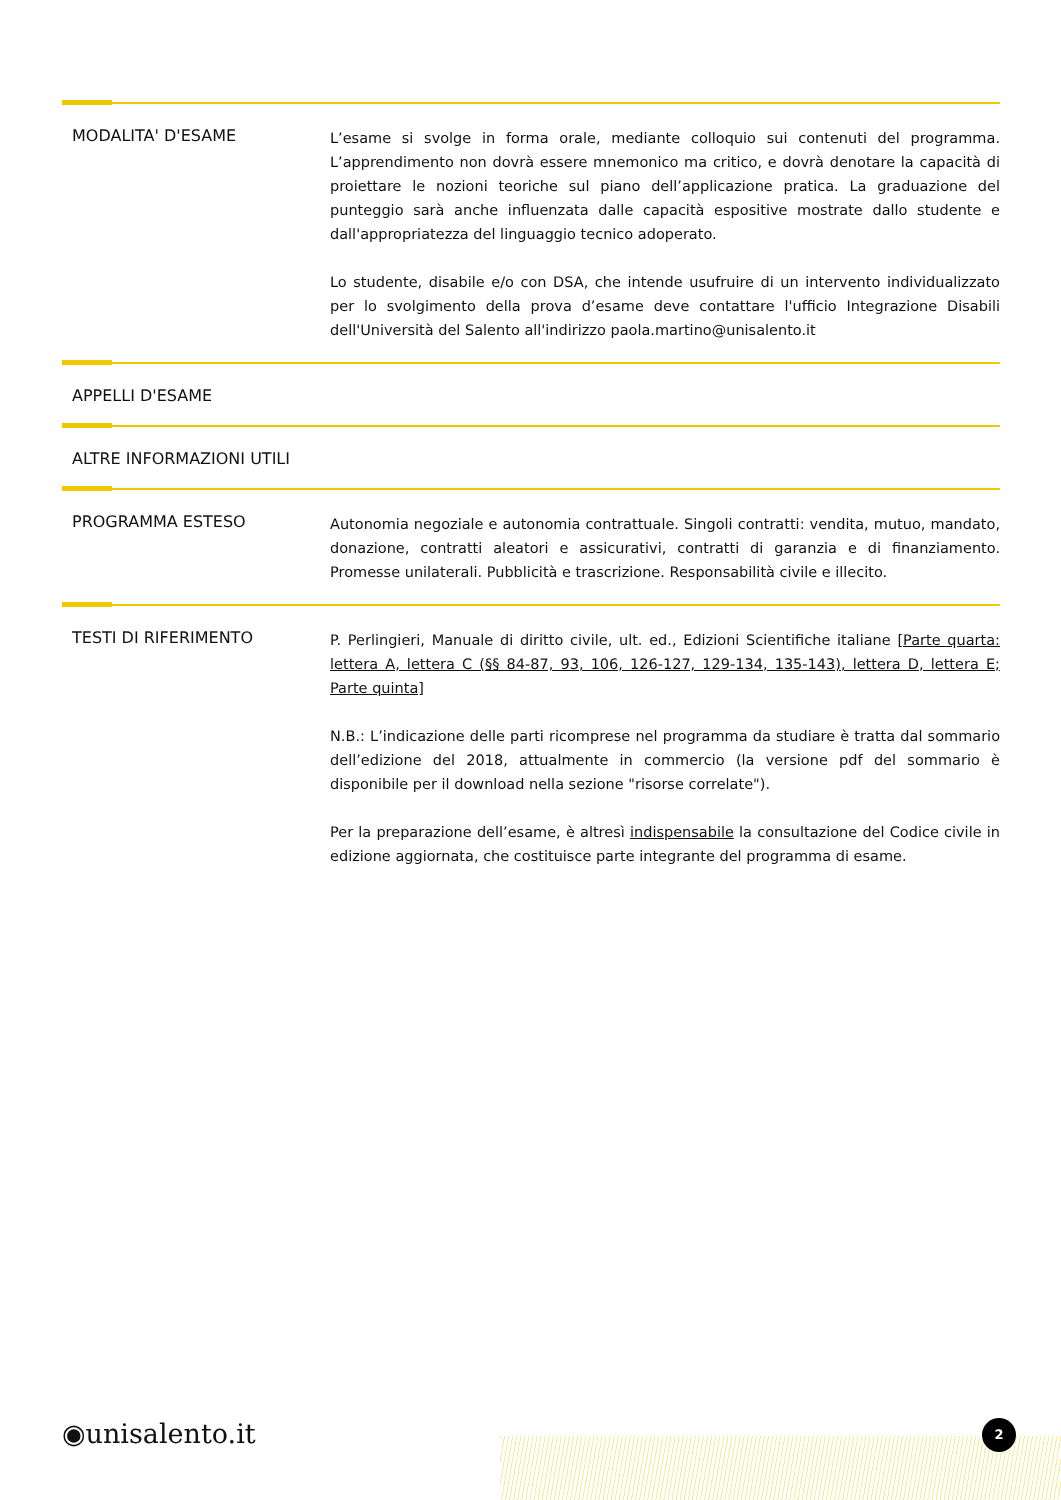MODALITA' D'ESAME
L’esame si svolge in forma orale, mediante colloquio sui contenuti del programma. L’apprendimento non dovrà essere mnemonico ma critico, e dovrà denotare la capacità di proiettare le nozioni teoriche sul piano dell’applicazione pratica. La graduazione del punteggio sarà anche influenzata dalle capacità espositive mostrate dallo studente e dall'appropriatezza del linguaggio tecnico adoperato.
Lo studente, disabile e/o con DSA, che intende usufruire di un intervento individualizzato per lo svolgimento della prova d’esame deve contattare l'ufficio Integrazione Disabili dell'Università del Salento all'indirizzo paola.martino@unisalento.it
APPELLI D'ESAME
ALTRE INFORMAZIONI UTILI
PROGRAMMA ESTESO
Autonomia negoziale e autonomia contrattuale. Singoli contratti: vendita, mutuo, mandato, donazione, contratti aleatori e assicurativi, contratti di garanzia e di finanziamento. Promesse unilaterali. Pubblicità e trascrizione. Responsabilità civile e illecito.
TESTI DI RIFERIMENTO
P. Perlingieri, Manuale di diritto civile, ult. ed., Edizioni Scientifiche italiane [Parte quarta: lettera A, lettera C (§§ 84-87, 93, 106, 126-127, 129-134, 135-143), lettera D, lettera E; Parte quinta]
N.B.: L’indicazione delle parti ricomprese nel programma da studiare è tratta dal sommario dell’edizione del 2018, attualmente in commercio (la versione pdf del sommario è disponibile per il download nella sezione "risorse correlate").
Per la preparazione dell’esame, è altresì indispensabile la consultazione del Codice civile in edizione aggiornata, che costituisce parte integrante del programma di esame.
◉unisalento.it 2